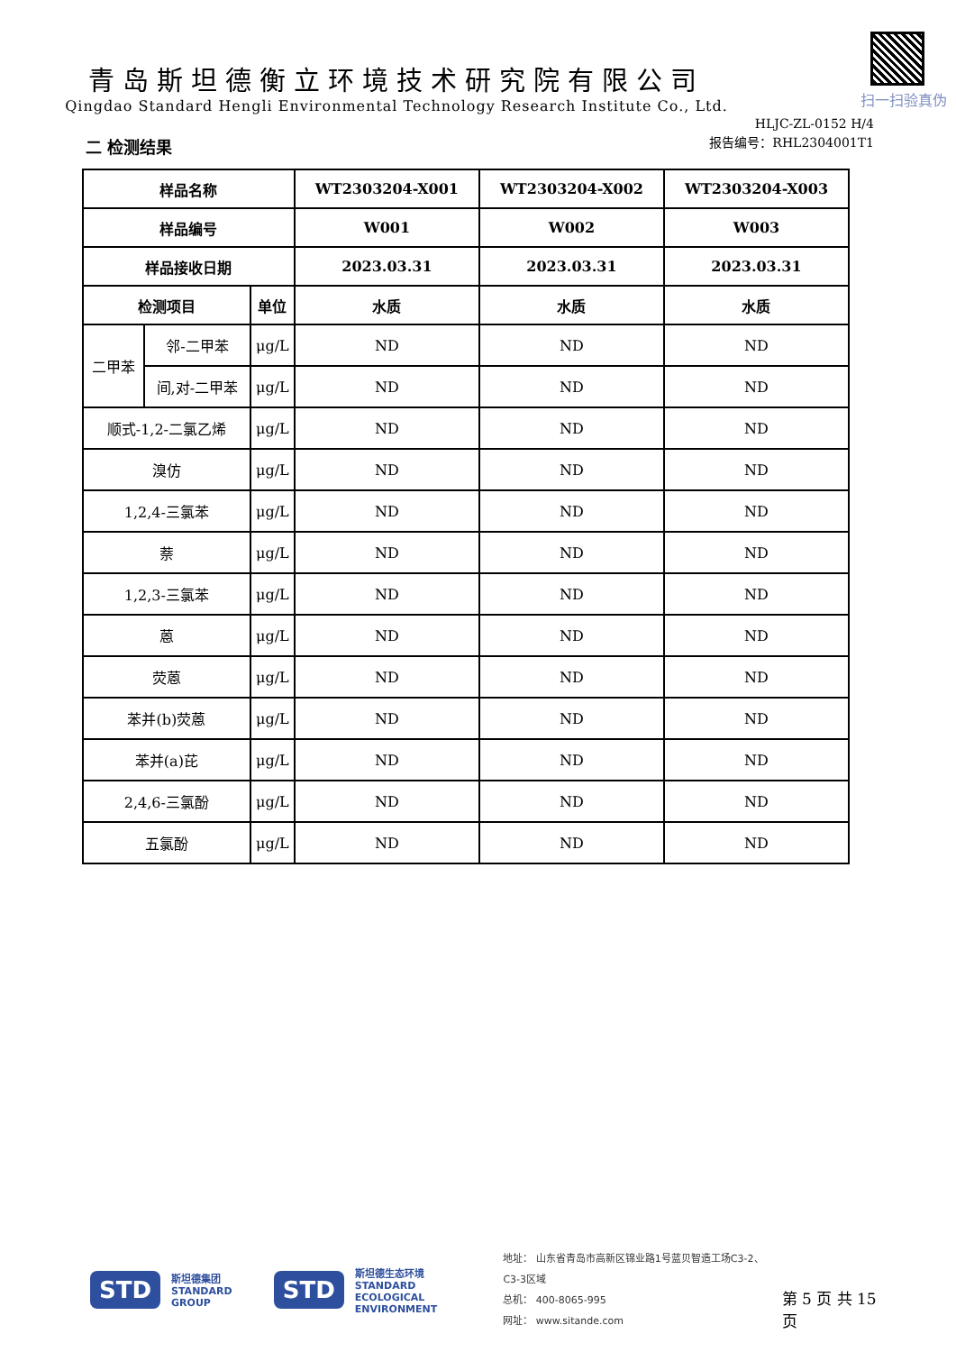青岛斯坦德衡立环境技术研究院有限公司
Qingdao Standard Hengli Environmental Technology Research Institute Co., Ltd.
扫一扫验真伪
HLJC-ZL-0152 H/4
报告编号：RHL2304001T1
二 检测结果
| 样品名称 | | | WT2303204-X001 | WT2303204-X002 | WT2303204-X003 |
| --- | --- | --- | --- | --- | --- |
| 样品编号 | | | W001 | W002 | W003 |
| 样品接收日期 | | | 2023.03.31 | 2023.03.31 | 2023.03.31 |
| 检测项目 | | 单位 | 水质 | 水质 | 水质 |
| 二甲苯 | 邻-二甲苯 | μg/L | ND | ND | ND |
| | 间,对-二甲苯 | μg/L | ND | ND | ND |
| 顺式-1,2-二氯乙烯 | | μg/L | ND | ND | ND |
| 溴仿 | | μg/L | ND | ND | ND |
| 1,2,4-三氯苯 | | μg/L | ND | ND | ND |
| 萘 | | μg/L | ND | ND | ND |
| 1,2,3-三氯苯 | | μg/L | ND | ND | ND |
| 蒽 | | μg/L | ND | ND | ND |
| 荧蒽 | | μg/L | ND | ND | ND |
| 苯并(b)荧蒽 | | μg/L | ND | ND | ND |
| 苯并(a)芘 | | μg/L | ND | ND | ND |
| 2,4,6-三氯酚 | | μg/L | ND | ND | ND |
| 五氯酚 | | μg/L | ND | ND | ND |
STD 斯坦德集团
STANDARD GROUP STD 斯坦德生态环境
STANDARD
ECOLOGICAL ENVIRONMENT
地址： 山东省青岛市高新区锦业路1号蓝贝智造工场C3-2、C3-3区域
总机： 400-8065-995
网址： www.sitande.com
第 5 页 共 15 页